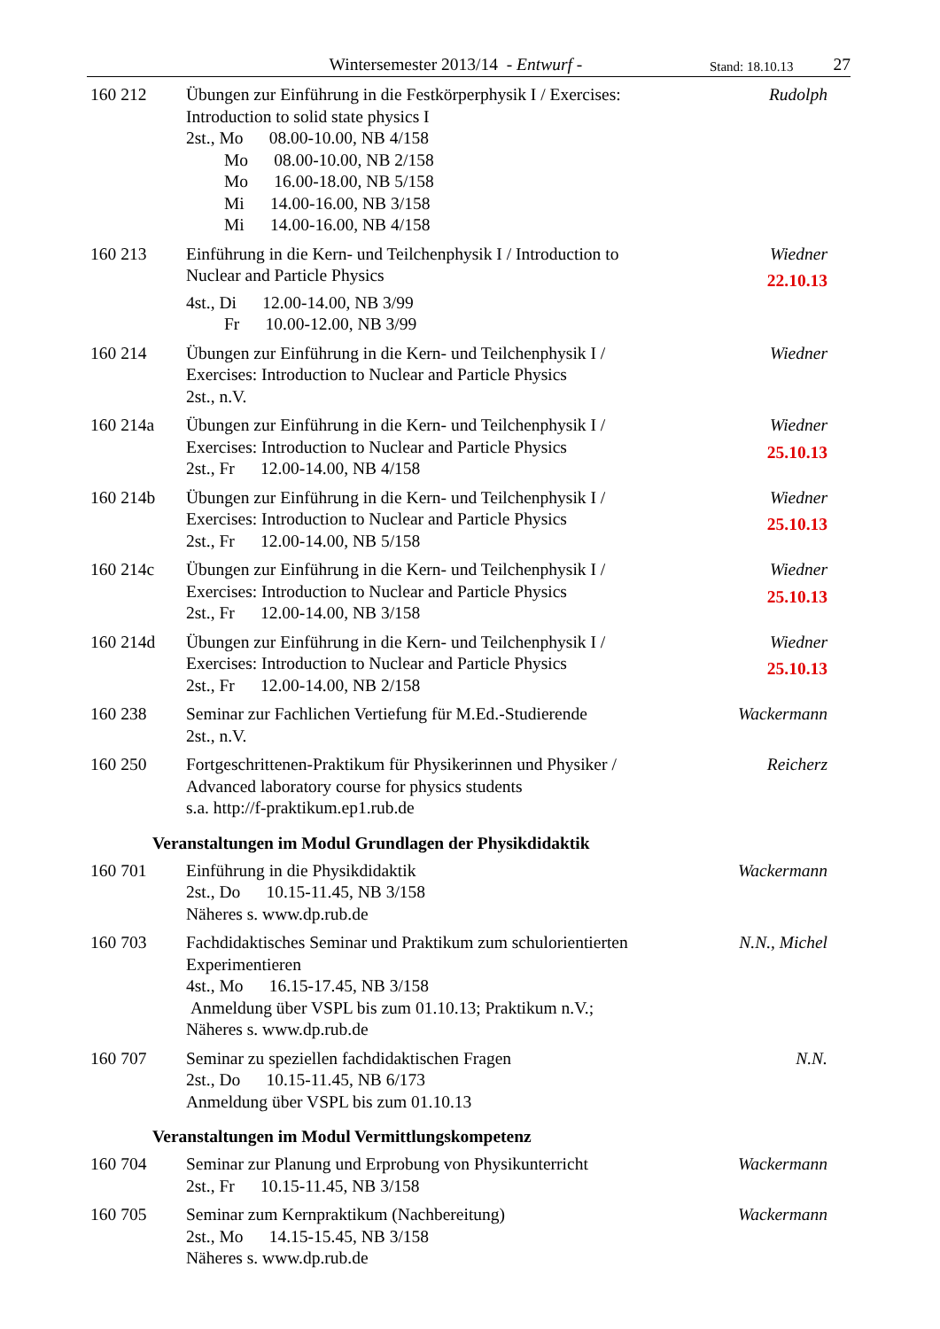Wintersemester 2013/14 - Entwurf - Stand: 18.10.13 27
160 212 Übungen zur Einführung in die Festkörperphysik I / Exercises: Introduction to solid state physics I
2st., Mo 08.00-10.00, NB 4/158
Mo 08.00-10.00, NB 2/158
Mo 16.00-18.00, NB 5/158
Mi 14.00-16.00, NB 3/158
Mi 14.00-16.00, NB 4/158
Rudolph
160 213 Einführung in die Kern- und Teilchenphysik I / Introduction to Nuclear and Particle Physics
4st., Di 12.00-14.00, NB 3/99
Fr 10.00-12.00, NB 3/99
Wiedner
22.10.13
160 214 Übungen zur Einführung in die Kern- und Teilchenphysik I / Exercises: Introduction to Nuclear and Particle Physics
2st., n.V.
Wiedner
160 214a Übungen zur Einführung in die Kern- und Teilchenphysik I / Exercises: Introduction to Nuclear and Particle Physics
2st., Fr 12.00-14.00, NB 4/158
Wiedner
25.10.13
160 214b Übungen zur Einführung in die Kern- und Teilchenphysik I / Exercises: Introduction to Nuclear and Particle Physics
2st., Fr 12.00-14.00, NB 5/158
Wiedner
25.10.13
160 214c Übungen zur Einführung in die Kern- und Teilchenphysik I / Exercises: Introduction to Nuclear and Particle Physics
2st., Fr 12.00-14.00, NB 3/158
Wiedner
25.10.13
160 214d Übungen zur Einführung in die Kern- und Teilchenphysik I / Exercises: Introduction to Nuclear and Particle Physics
2st., Fr 12.00-14.00, NB 2/158
Wiedner
25.10.13
160 238 Seminar zur Fachlichen Vertiefung für M.Ed.-Studierende
2st., n.V.
Wackermann
160 250 Fortgeschrittenen-Praktikum für Physikerinnen und Physiker / Advanced laboratory course for physics students
s.a. http://f-praktikum.ep1.rub.de
Reicherz
Veranstaltungen im Modul Grundlagen der Physikdidaktik
160 701 Einführung in die Physikdidaktik
2st., Do 10.15-11.45, NB 3/158
Näheres s. www.dp.rub.de
Wackermann
160 703 Fachdidaktisches Seminar und Praktikum zum schulorientierten Experimentieren
4st., Mo 16.15-17.45, NB 3/158
Anmeldung über VSPL bis zum 01.10.13; Praktikum n.V.;
Näheres s. www.dp.rub.de
N.N., Michel
160 707 Seminar zu speziellen fachdidaktischen Fragen
2st., Do 10.15-11.45, NB 6/173
Anmeldung über VSPL bis zum 01.10.13
N.N.
Veranstaltungen im Modul Vermittlungskompetenz
160 704 Seminar zur Planung und Erprobung von Physikunterricht
2st., Fr 10.15-11.45, NB 3/158
Wackermann
160 705 Seminar zum Kernpraktikum (Nachbereitung)
2st., Mo 14.15-15.45, NB 3/158
Näheres s. www.dp.rub.de
Wackermann